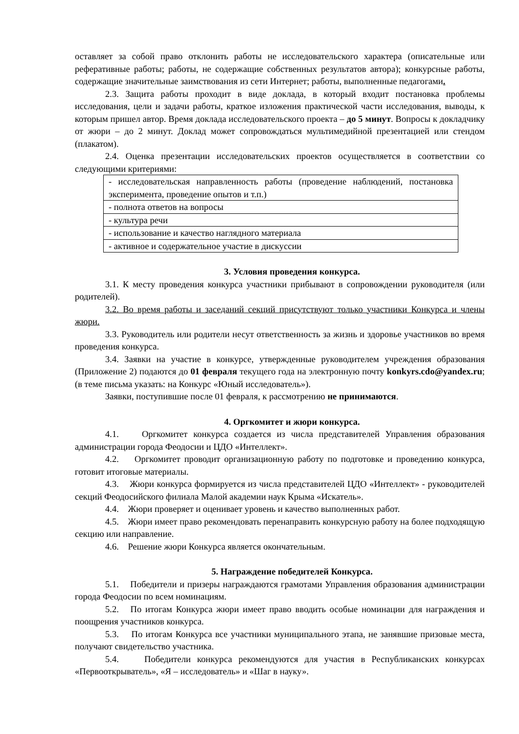оставляет за собой право отклонить работы не исследовательского характера (описательные или реферативные работы; работы, не содержащие собственных результатов автора); конкурсные работы, содержащие значительные заимствования из сети Интернет; работы, выполненные педагогами.
2.3. Защита работы проходит в виде доклада, в который входит постановка проблемы исследования, цели и задачи работы, краткое изложения практической части исследования, выводы, к которым пришел автор. Время доклада исследовательского проекта – до 5 минут. Вопросы к докладчику от жюри – до 2 минут. Доклад может сопровождаться мультимедийной презентацией или стендом (плакатом).
2.4. Оценка презентации исследовательских проектов осуществляется в соответствии со следующими критериями:
| - исследовательская направленность работы (проведение наблюдений, постановка эксперимента, проведение опытов и т.п.) |
| - полнота ответов на вопросы |
| - культура речи |
| - использование и качество наглядного материала |
| - активное и содержательное участие в дискуссии |
3. Условия проведения конкурса.
3.1. К месту проведения конкурса участники прибывают в сопровождении руководителя (или родителей).
3.2. Во время работы и заседаний секций присутствуют только участники Конкурса и члены жюри.
3.3. Руководитель или родители несут ответственность за жизнь и здоровье участников во время проведения конкурса.
3.4. Заявки на участие в конкурсе, утвержденные руководителем учреждения образования (Приложение 2) подаются до 01 февраля текущего года на электронную почту konkyrs.cdo@yandex.ru; (в теме письма указать: на Конкурс «Юный исследователь»).
Заявки, поступившие после 01 февраля, к рассмотрению не принимаются.
4. Оргкомитет и жюри конкурса.
4.1. Оргкомитет конкурса создается из числа представителей Управления образования администрации города Феодосии и ЦДО «Интеллект».
4.2. Оргкомитет проводит организационную работу по подготовке и проведению конкурса, готовит итоговые материалы.
4.3. Жюри конкурса формируется из числа представителей ЦДО «Интеллект» - руководителей секций Феодосийского филиала Малой академии наук Крыма «Искатель».
4.4. Жюри проверяет и оценивает уровень и качество выполненных работ.
4.5. Жюри имеет право рекомендовать перенаправить конкурсную работу на более подходящую секцию или направление.
4.6. Решение жюри Конкурса является окончательным.
5. Награждение победителей Конкурса.
5.1. Победители и призеры награждаются грамотами Управления образования администрации города Феодосии по всем номинациям.
5.2. По итогам Конкурса жюри имеет право вводить особые номинации для награждения и поощрения участников конкурса.
5.3. По итогам Конкурса все участники муниципального этапа, не занявшие призовые места, получают свидетельство участника.
5.4. Победители конкурса рекомендуются для участия в Республиканских конкурсах «Первооткрыватель», «Я – исследователь» и «Шаг в науку».